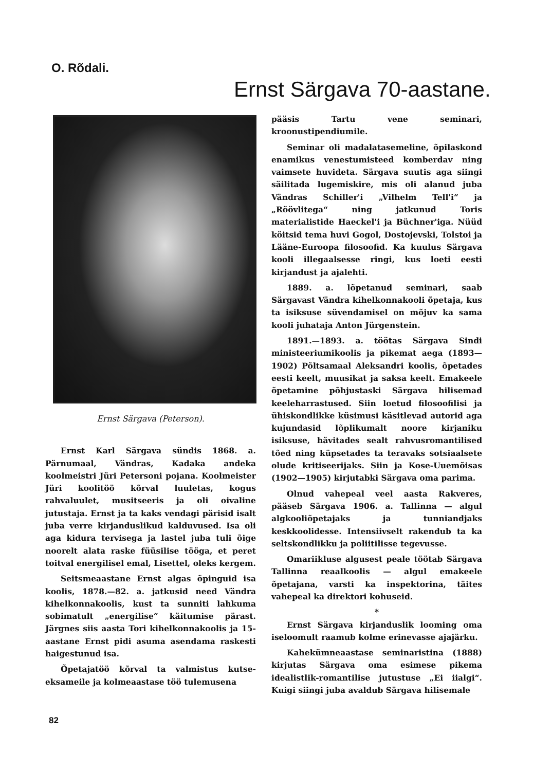O. Rõdali.
Ernst Särgava 70-aastane.
Ernst Särgava (Peterson).
Ernst Karl Särgava sündis 1868. a. Pärnumaal, Vändras, Kadaka andeka koolmeistri Jüri Petersoni pojana. Koolmeister Jüri koolitöö kõrval luuletas, kogus rahvaluulet, musitseeris ja oli oivaline jutustaja. Ernst ja ta kaks vendagi pärisid isalt juba verre kirjanduslikud kalduvused. Isa oli aga kidura tervisega ja lastel juba tuli õige noorelt alata raske füüsilise tööga, et peret toitval energilisel emal, Lisettel, oleks kergem.
Seitsmeaastane Ernst algas õpinguid isa koolis, 1878.—82. a. jatkusid need Vändra kihelkonnakoolis, kust ta sunniti lahkuma sobimatult „energilise“ käitumise pärast. Järgnes siis aasta Tori kihelkonnakoolis ja 15-aastane Ernst pidi asuma asendama raskesti haigestunud isa.
Õpetajatöö kõrval ta valmistus kutse-eksameile ja kolmeaastase töö tulemusena
pääsis Tartu vene seminari, kroonustipendiumile.
Seminar oli madalatasemeline, õpilaskond enamikus venestumisteed komberdav ning vaimsete huvideta. Särgava suutis aga siingi säilitada lugemiskire, mis oli alanud juba Vändras Schiller'i „Vilhelm Tell'i“ ja „Röövlitega“ ning jatkunud Toris materialistide Haeckel'i ja Büchner'iga. Nüüd köitsid tema huvi Gogol, Dostojevski, Tolstoi ja Lääne-Euroopa filosoofid. Ka kuulus Särgava kooli illegaalsesse ringi, kus loeti eesti kirjandust ja ajalehti.
1889. a. lõpetanud seminari, saab Särgavast Vändra kihelkonnakooli õpetaja, kus ta isiksuse süvendamisel on mõjuv ka sama kooli juhataja Anton Jürgenstein.
1891.—1893. a. töötas Särgava Sindi ministeeriumikoolis ja pikemat aega (1893—1902) Põltsamaal Aleksandri koolis, õpetades eesti keelt, muusikat ja saksa keelt. Emakeele õpetamine põhjustaskі Särgava hilisemad keeleharrastused. Siin loetud filosoofilisi ja ühiskondlikke küsimusi käsitlevad autorid aga kujundasid lõplikumalt noore kirjaniku isiksuse, hävitades sealt rahvusromantilised tõed ning küpsetades ta teravaks sotsiaalsete olude kritiseerijaks. Siin ja Kose-Uuemõisas (1902—1905) kirjutabki Särgava oma parima.
Olnud vahepeal veel aasta Rakveres, pääseb Särgava 1906. a. Tallinna — algul algkooliõpetajaks ja tunniandjaks keskkoolidesse. Intensiivselt rakendub ta ka seltskondlikku ja poliitilisse tegevusse.
Omariikluse algusest peale töötab Särgava Tallinna reaalkoolis — algul emakeele õpetajana, varsti ka inspektorina, täites vahepeal ka direktori kohuseid.
*
Ernst Särgava kirjanduslik looming oma iseloomult raamub kolme erinevasse ajajärku.
Kahekümneaastase seminaristina (1888) kirjutas Särgava oma esimese pikema idealistlik-romantilise jutustuse „Ei iialgi“. Kuigi siingi juba avaldub Särgava hilisemale
82